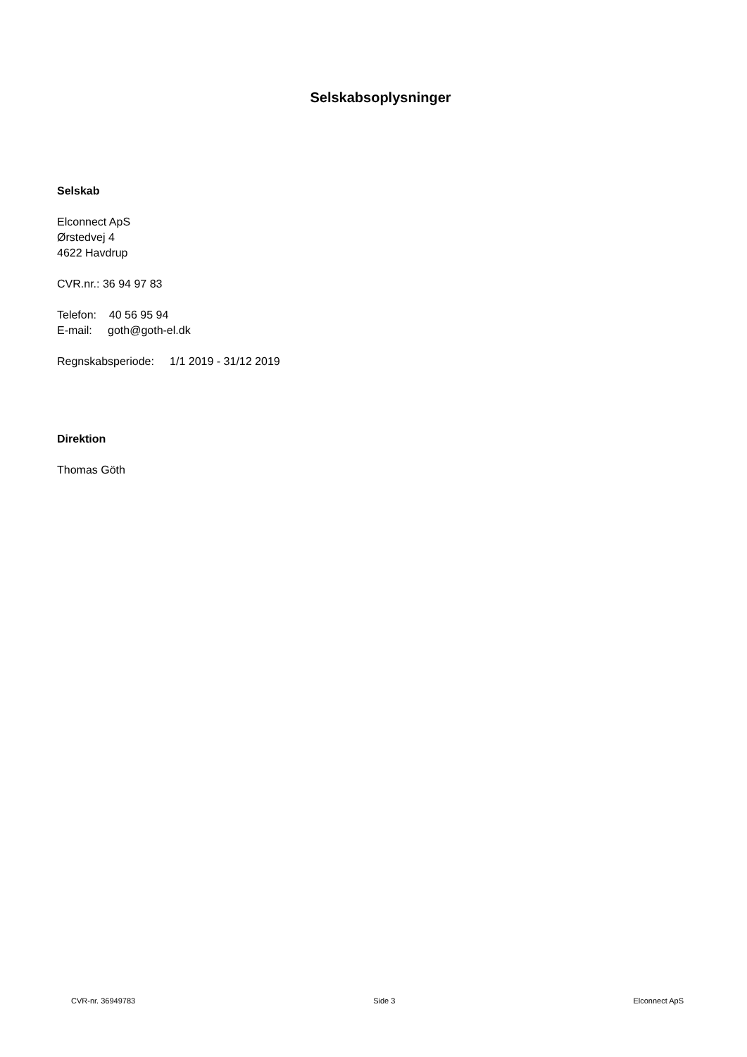Selskabsoplysninger
Selskab
Elconnect ApS
Ørstedvej 4
4622 Havdrup
CVR.nr.: 36 94 97 83
Telefon: 40 56 95 94
E-mail: goth@goth-el.dk
Regnskabsperiode: 1/1 2019 - 31/12 2019
Direktion
Thomas Göth
CVR-nr. 36949783 Side 3 Elconnect ApS